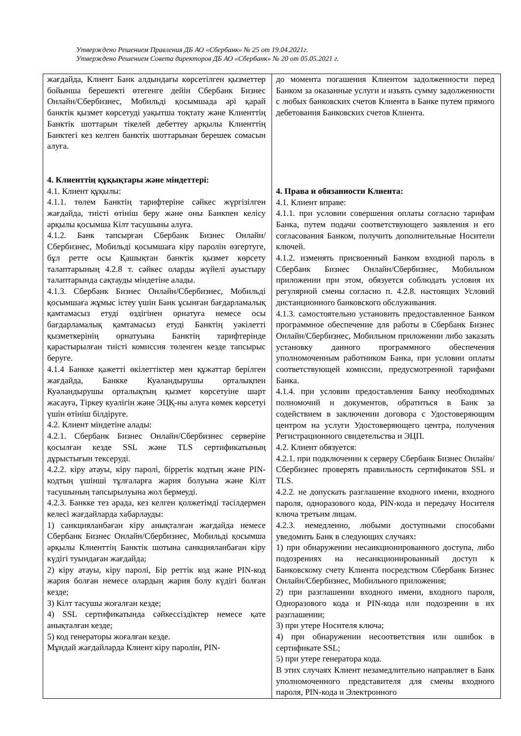Утверждено Решением Правления ДБ АО «Сбербанк» № 25 от 19.04.2021г.
Утверждено Решением Совета директоров ДБ АО «Сбербанк» № 20 от 05.05.2021 г.
| жағдайда, Клиент Банк алдындағы көрсетілген қызметтер бойынша берешекті өтегенге дейін Сбербанк Бизнес Онлайн/Сбербизнес, Мобильді қосымшада әрі қарай банктік қызмет көрсетуді уақытша тоқтату және Клиенттің Банктік шоттарын тікелей дебеттеу арқылы Клиенттің Банктегі кез келген банктік шоттарынан берешек сомасын алуға. 4. Клиенттің құқықтары және міндеттері: 4.1. Клиент құқылы: 4.1.1. төлем Банктің тарифтеріне сәйкес жүргізілген жағдайда, тиісті өтініш беру және оны Банкпен келісу арқылы қосымша Кілт тасушыны алуға. 4.1.2. Банк тапсырған Сбербанк Бизнес Онлайн/Сбербизнес, Мобильді қосымшаға кіру паролін өзгертуге, бұл ретте осы Қашықтан банктік қызмет көрсету талаптарының 4.2.8 т. сәйкес оларды жүйелі ауыстыру талаптарында сақтауды міндетіне алады. 4.1.3. Сбербанк Бизнес Онлайн/Сбербизнес, Мобильді қосымшаға жұмыс істеу үшін Банк ұсынған бағдарламалық қамтамасыз етуді өздігінен орнатуға немесе осы бағдарламалық қамтамасыз етуді Банктің уәкілетті қызметкерінің орнатуына Банктің тарифтерінде қарастырылған тиісті комиссия төленген кезде тапсырыс беруге. 4.1.4 Банкке қажетті өкілеттіктер мен құжаттар берілген жағдайда, Банкке Куәландырушы орталықпен Куәландырушы орталықтың қызмет көрсетуіне шарт жасауға, Тіркеу куәлігін және ЭЦҚ-ны алуға көмек көрсетуі үшін өтініш білдіруге. 4.2. Клиент міндетіне алады: 4.2.1. Сбербанк Бизнес Онлайн/Сбербизнес серверіне қосылған кезде SSL және TLS сертификатының дұрыстығын тексеруді. 4.2.2. кіру атауы, кіру паролі, бірретік кодтың және PIN-кодтың үшінші тұлғаларға жария болуына және Кілт тасушының тапсырылуына жол бермеуді. 4.2.3. Банкке тез арада, кез келген қолжетімді тәсілдермен келесі жағдайларда хабарлауды: 1) санкцияланбаған кіру анықталған жағдайда немесе Сбербанк Бизнес Онлайн/Сбербизнес, Мобильді қосымша арқылы Клиенттің Банктік шотына санкцияланбаған кіру күдігі туындаған жағдайда; 2) кіру атауы, кіру паролі, Бір реттік код және PIN-код жария болған немесе олардың жария болу күдігі болған кезде; 3) Кілт тасушы жоғалған кезде; 4) SSL сертификатында сәйкессіздіктер немесе қате анықталған кезде; 5) код генераторы жоғалған кезде. Мұндай жағдайларда Клиент кіру паролін, PIN- | до момента погашения Клиентом задолженности перед Банком за оказанные услуги и изъять сумму задолженности с любых банковских счетов Клиента в Банке путем прямого дебетования Банковских счетов Клиента. 4. Права и обязанности Клиента: 4.1. Клиент вправе: 4.1.1. при условии совершения оплаты согласно тарифам Банка, путем подачи соответствующего заявления и его согласования Банком, получить дополнительные Носители ключей. 4.1.2. изменять присвоенный Банком входной пароль в Сбербанк Бизнес Онлайн/Сбербизнес, Мобильном приложении при этом, обязуется соблюдать условия их регулярной смены согласно п. 4.2.8. настоящих Условий дистанционного банковского обслуживания. 4.1.3. самостоятельно установить предоставленное Банком программное обеспечение для работы в Сбербанк Бизнес Онлайн/Сбербизнес, Мобильном приложении либо заказать установку данного программного обеспечения уполномоченным работником Банка, при условии оплаты соответствующей комиссии, предусмотренной тарифами Банка. 4.1.4. при условии предоставления Банку необходимых полномочий и документов, обратиться в Банк за содействием в заключении договора с Удостоверяющим центром на услуги Удостоверяющего центра, получения Регистрационного свидетельства и ЭЦП. 4.2. Клиент обязуется: 4.2.1. при подключении к серверу Сбербанк Бизнес Онлайн/Сбербизнес проверять правильность сертификатов SSL и TLS. 4.2.2. не допускать разглашение входного имени, входного пароля, одноразового кода, PIN-кода и передачу Носителя ключа третьим лицам. 4.2.3. немедленно, любыми доступными способами уведомить Банк в следующих случаях: 1) при обнаружении несанкционированного доступа, либо подозрениях на несанкционированный доступ к Банковскому счету Клиента посредством Сбербанк Бизнес Онлайн/Сбербизнес, Мобильного приложения; 2) при разглашении входного имени, входного пароля, Одноразового кода и PIN-кода или подозрении в их разглашении; 3) при утере Носителя ключа; 4) при обнаружении несоответствия или ошибок в сертификате SSL; 5) при утере генератора кода. В этих случаях Клиент незамедлительно направляет в Банк уполномоченного представителя для смены входного пароля, PIN-кода и Электронного |